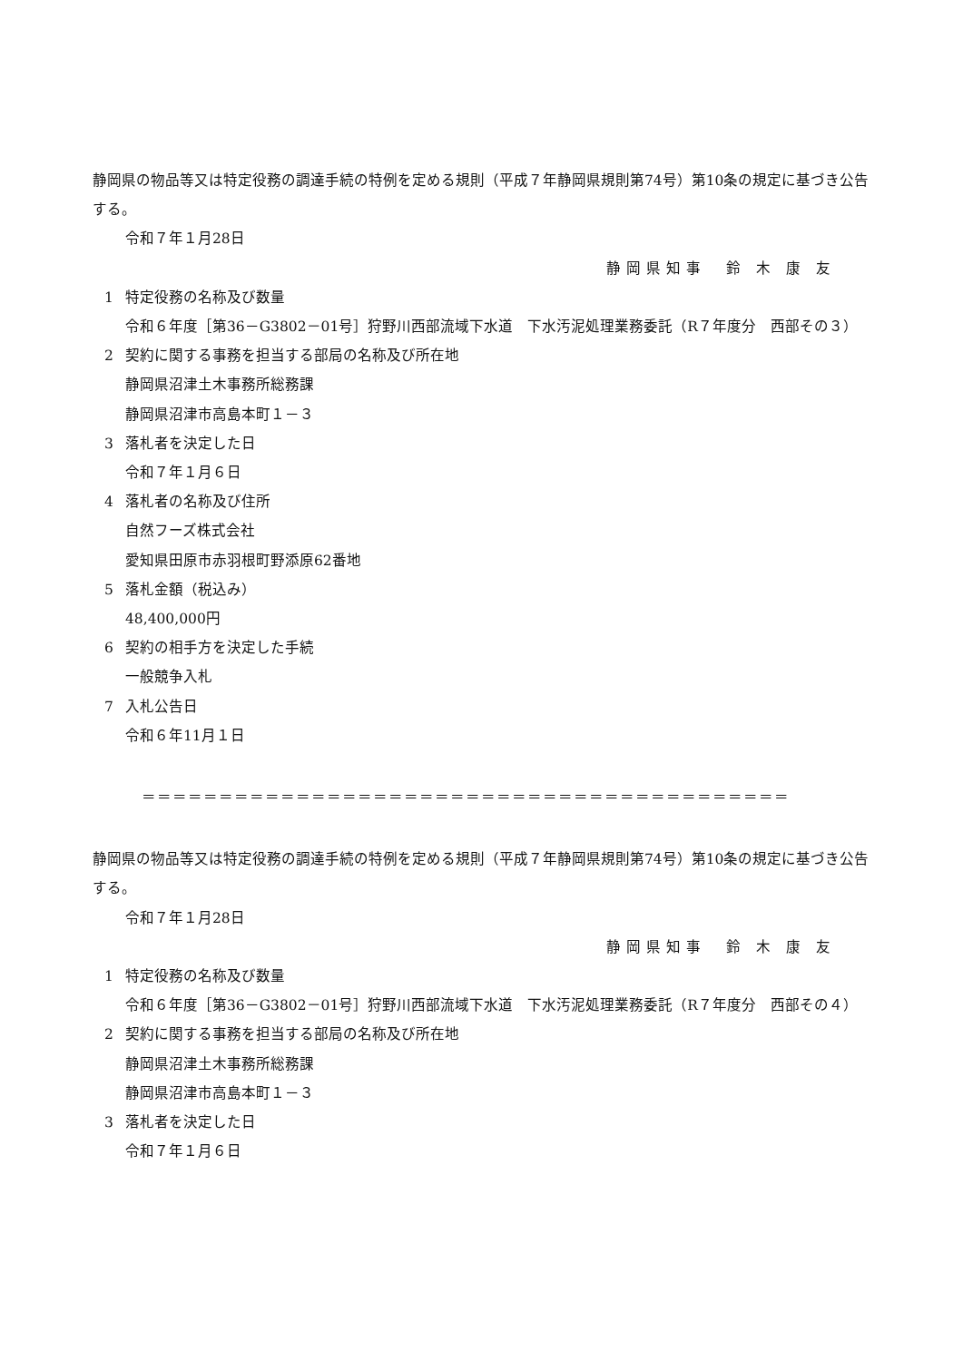静岡県の物品等又は特定役務の調達手続の特例を定める規則（平成７年静岡県規則第74号）第10条の規定に基づき公告する。
令和７年１月28日
静岡県知事　鈴 木 康 友
1 特定役務の名称及び数量
令和６年度［第36－G3802－01号］狩野川西部流域下水道　下水汚泥処理業務委託（R７年度分　西部その３）
2 契約に関する事務を担当する部局の名称及び所在地
静岡県沼津土木事務所総務課
静岡県沼津市高島本町１－３
3 落札者を決定した日
令和７年１月６日
4 落札者の名称及び住所
自然フーズ株式会社
愛知県田原市赤羽根町野添原62番地
5 落札金額（税込み）
48,400,000円
6 契約の相手方を決定した手続
一般競争入札
7 入札公告日
令和６年11月１日
＝＝＝＝＝＝＝＝＝＝＝＝＝＝＝＝＝＝＝＝＝＝＝＝＝＝＝＝＝＝＝＝＝＝＝＝＝＝＝＝＝＝
静岡県の物品等又は特定役務の調達手続の特例を定める規則（平成７年静岡県規則第74号）第10条の規定に基づき公告する。
令和７年１月28日
静岡県知事　鈴 木 康 友
1 特定役務の名称及び数量
令和６年度［第36－G3802－01号］狩野川西部流域下水道　下水汚泥処理業務委託（R７年度分　西部その４）
2 契約に関する事務を担当する部局の名称及び所在地
静岡県沼津土木事務所総務課
静岡県沼津市高島本町１－３
3 落札者を決定した日
令和７年１月６日